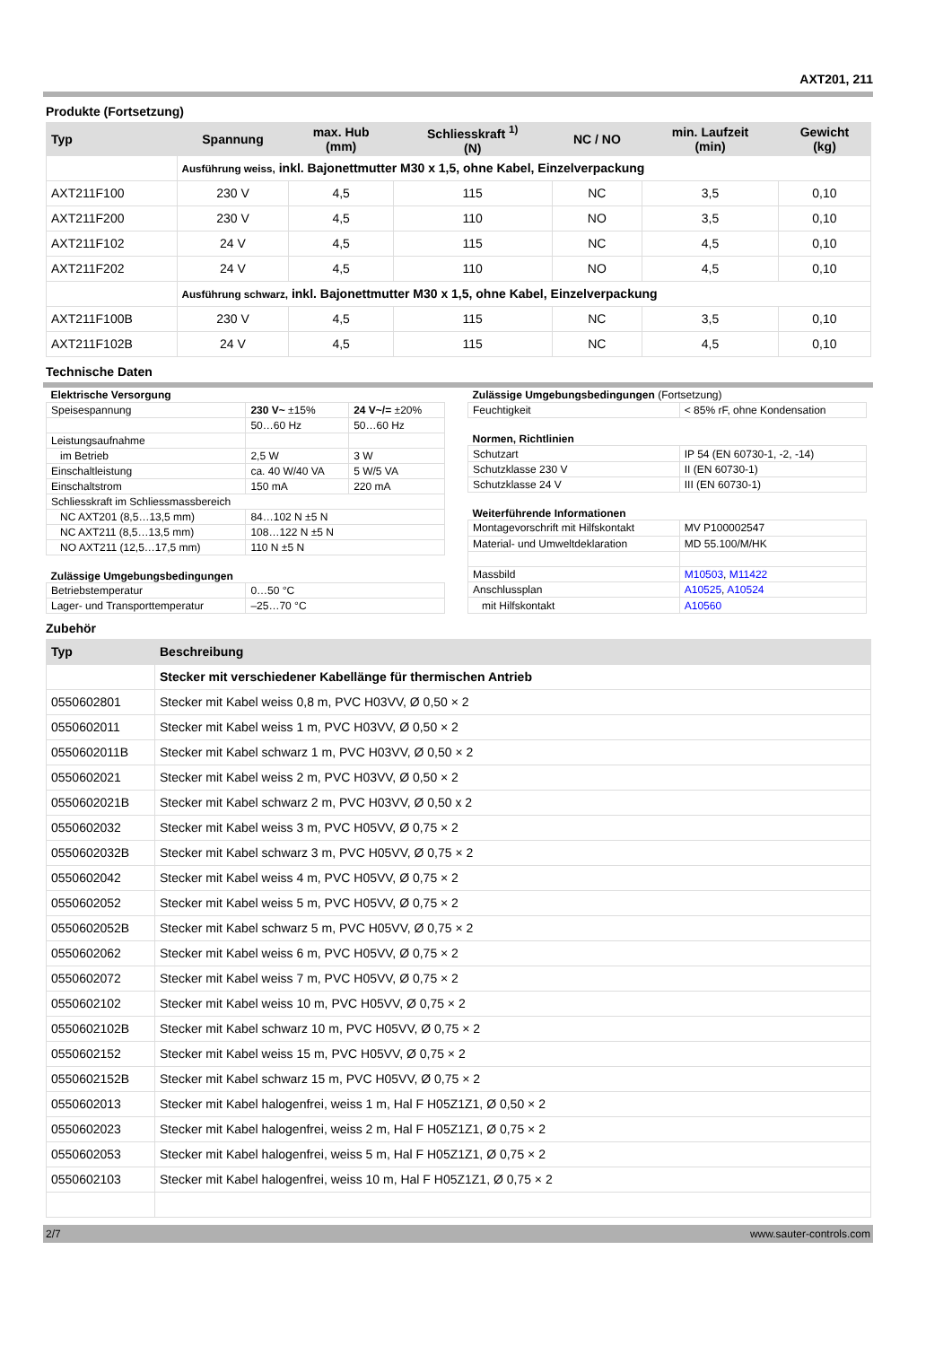AXT201, 211
Produkte (Fortsetzung)
| Typ | Spannung | max. Hub (mm) | Schliesskraft <sup>1)</sup> (N) | NC / NO | min. Laufzeit (min) | Gewicht (kg) |
| --- | --- | --- | --- | --- | --- | --- |
| | Ausführung weiss, inkl. Bajonettmutter M30 x 1,5, ohne Kabel, Einzelverpackung | | | | | |
| AXT211F100 | 230 V | 4,5 | 115 | NC | 3,5 | 0,10 |
| AXT211F200 | 230 V | 4,5 | 110 | NO | 3,5 | 0,10 |
| AXT211F102 | 24 V | 4,5 | 115 | NC | 4,5 | 0,10 |
| AXT211F202 | 24 V | 4,5 | 110 | NO | 4,5 | 0,10 |
| | Ausführung schwarz, inkl. Bajonettmutter M30 x 1,5, ohne Kabel, Einzelverpackung | | | | | |
| AXT211F100B | 230 V | 4,5 | 115 | NC | 3,5 | 0,10 |
| AXT211F102B | 24 V | 4,5 | 115 | NC | 4,5 | 0,10 |
Technische Daten
| Elektrische Versorgung | | |
| Speisespannung | 230 V~ ±15% | 24 V~/= ±20% |
| | 50…60 Hz | 50…60 Hz |
| Leistungsaufnahme | | |
| im Betrieb | 2,5 W | 3 W |
| Einschaltleistung | ca. 40 W/40 VA | 5 W/5 VA |
| Einschaltstrom | 150 mA | 220 mA |
| Schliesskraft im Schliessmassbereich | | |
| NC AXT201 (8,5…13,5 mm) | 84…102 N ±5 N | |
| NC AXT211 (8,5…13,5 mm) | 108…122 N ±5 N | |
| NO AXT211 (12,5…17,5 mm) | 110 N ±5 N | |
| Zulässige Umgebungsbedingungen | | |
| Betriebstemperatur | 0…50 °C | |
| Lager- und Transporttemperatur | –25…70 °C | |
| Zulässige Umgebungsbedingungen (Fortsetzung) | |
| Feuchtigkeit | < 85% rF, ohne Kondensation |
| Normen, Richtlinien | |
| Schutzart | IP 54 (EN 60730-1, -2, -14) |
| Schutzklasse 230 V | II (EN 60730-1) |
| Schutzklasse 24 V | III (EN 60730-1) |
| Weiterführende Informationen | |
| Montagevorschrift mit Hilfskontakt | MV P100002547 |
| Material- und Umweltdeklaration | MD 55.100/M/HK |
| Massbild | M10503 , M11422 |
| Anschlussplan | A10525 , A10524 |
| mit Hilfskontakt | A10560 |
Zubehör
| Typ | Beschreibung |
| --- | --- |
| | Stecker mit verschiedener Kabellänge für thermischen Antrieb |
| 0550602801 | Stecker mit Kabel weiss 0,8 m, PVC H03VV, Ø 0,50 × 2 |
| 0550602011 | Stecker mit Kabel weiss 1 m, PVC H03VV, Ø 0,50 × 2 |
| 0550602011B | Stecker mit Kabel schwarz 1 m, PVC H03VV, Ø 0,50 × 2 |
| 0550602021 | Stecker mit Kabel weiss 2 m, PVC H03VV, Ø 0,50 × 2 |
| 0550602021B | Stecker mit Kabel schwarz 2 m, PVC H03VV, Ø 0,50 x 2 |
| 0550602032 | Stecker mit Kabel weiss 3 m, PVC H05VV, Ø 0,75 × 2 |
| 0550602032B | Stecker mit Kabel schwarz 3 m, PVC H05VV, Ø 0,75 × 2 |
| 0550602042 | Stecker mit Kabel weiss 4 m, PVC H05VV, Ø 0,75 × 2 |
| 0550602052 | Stecker mit Kabel weiss 5 m, PVC H05VV, Ø 0,75 × 2 |
| 0550602052B | Stecker mit Kabel schwarz 5 m, PVC H05VV, Ø 0,75 × 2 |
| 0550602062 | Stecker mit Kabel weiss 6 m, PVC H05VV, Ø 0,75 × 2 |
| 0550602072 | Stecker mit Kabel weiss 7 m, PVC H05VV, Ø 0,75 × 2 |
| 0550602102 | Stecker mit Kabel weiss 10 m, PVC H05VV, Ø 0,75 × 2 |
| 0550602102B | Stecker mit Kabel schwarz 10 m, PVC H05VV, Ø 0,75 × 2 |
| 0550602152 | Stecker mit Kabel weiss 15 m, PVC H05VV, Ø 0,75 × 2 |
| 0550602152B | Stecker mit Kabel schwarz 15 m, PVC H05VV, Ø 0,75 × 2 |
| 0550602013 | Stecker mit Kabel halogenfrei, weiss 1 m, Hal F H05Z1Z1, Ø 0,50 × 2 |
| 0550602023 | Stecker mit Kabel halogenfrei, weiss 2 m, Hal F H05Z1Z1, Ø 0,75 × 2 |
| 0550602053 | Stecker mit Kabel halogenfrei, weiss 5 m, Hal F H05Z1Z1, Ø 0,75 × 2 |
| 0550602103 | Stecker mit Kabel halogenfrei, weiss 10 m, Hal F H05Z1Z1, Ø 0,75 × 2 |
2/7 www.sauter-controls.com